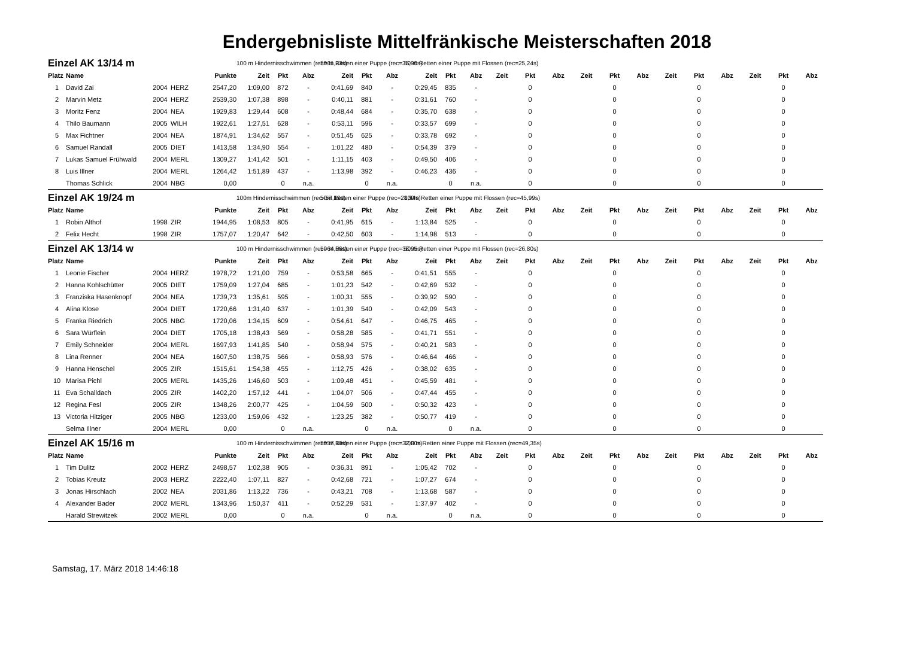Endergebnisliste Mittelfränkische Meisterschaften 2018
| Einzel AK 13/14 m | | | | | 100 m Hindernisschwimmen (rec=61,23s) | | | 50 m Retten einer Puppe (rec=35,90s) | | | 50 m Retten einer Puppe mit Flossen (rec=25,24s) | | | | | | | | | | | | | | |
| Platz | Name | | | Punkte | Zeit | Pkt | Abz | Zeit | Pkt | Abz | Zeit | Pkt | Abz | Zeit | Pkt | Abz | Zeit | Pkt | Abz | Zeit | Pkt | Abz | Zeit | Pkt | Abz |
| 1 | David Zai | 2004 | HERZ | 2547,20 | 1:09,00 | 872 | - | 0:41,69 | 840 | - | 0:29,45 | 835 | - | | 0 | | | 0 | | | 0 | | | 0 | |
| 2 | Marvin Metz | 2004 | HERZ | 2539,30 | 1:07,38 | 898 | - | 0:40,11 | 881 | - | 0:31,61 | 760 | - | | 0 | | | 0 | | | 0 | | | 0 | |
| 3 | Moritz Fenz | 2004 | NEA | 1929,83 | 1:29,44 | 608 | - | 0:48,44 | 684 | - | 0:35,70 | 638 | - | | 0 | | | 0 | | | 0 | | | 0 | |
| 4 | Thilo Baumann | 2005 | WILH | 1922,61 | 1:27,51 | 628 | - | 0:53,11 | 596 | - | 0:33,57 | 699 | - | | 0 | | | 0 | | | 0 | | | 0 | |
| 5 | Max Fichtner | 2004 | NEA | 1874,91 | 1:34,62 | 557 | - | 0:51,45 | 625 | - | 0:33,78 | 692 | - | | 0 | | | 0 | | | 0 | | | 0 | |
| 6 | Samuel Randall | 2005 | DIET | 1413,58 | 1:34,90 | 554 | - | 1:01,22 | 480 | - | 0:54,39 | 379 | - | | 0 | | | 0 | | | 0 | | | 0 | |
| 7 | Lukas Samuel Frühwald | 2004 | MERL | 1309,27 | 1:41,42 | 501 | - | 1:11,15 | 403 | - | 0:49,50 | 406 | - | | 0 | | | 0 | | | 0 | | | 0 | |
| 8 | Luis Illner | 2004 | MERL | 1264,42 | 1:51,89 | 437 | - | 1:13,98 | 392 | - | 0:46,23 | 436 | - | | 0 | | | 0 | | | 0 | | | 0 | |
| | Thomas Schlick | 2004 | NBG | 0,00 | | 0 | n.a. | | 0 | n.a. | | 0 | n.a. | | 0 | | | 0 | | | 0 | | | 0 | |
| Einzel AK 19/24 m | | | | | 100m Hindernisschwimmen (rec=57,10s) | | | 50m Retten einer Puppe (rec=28,94s) | | | 100m Retten einer Puppe mit Flossen (rec=45,99s) | | | | | | | | | | | | | | |
| Platz | Name | | | Punkte | Zeit | Pkt | Abz | Zeit | Pkt | Abz | Zeit | Pkt | Abz | Zeit | Pkt | Abz | Zeit | Pkt | Abz | Zeit | Pkt | Abz | Zeit | Pkt | Abz |
| 1 | Robin Althof | 1998 | ZIR | 1944,95 | 1:08,53 | 805 | - | 0:41,95 | 615 | - | 1:13,84 | 525 | - | | 0 | | | 0 | | | 0 | | | 0 | |
| 2 | Felix Hecht | 1998 | ZIR | 1757,07 | 1:20,47 | 642 | - | 0:42,50 | 603 | - | 1:14,98 | 513 | - | | 0 | | | 0 | | | 0 | | | 0 | |
| Einzel AK 13/14 w | | | | | 100 m Hindernisschwimmen (rec=64,56s) | | | 50 m Retten einer Puppe (rec=38,95s) | | | 50 m Retten einer Puppe mit Flossen (rec=26,80s) | | | | | | | | | | | | | | |
| Platz | Name | | | Punkte | Zeit | Pkt | Abz | Zeit | Pkt | Abz | Zeit | Pkt | Abz | Zeit | Pkt | Abz | Zeit | Pkt | Abz | Zeit | Pkt | Abz | Zeit | Pkt | Abz |
| 1 | Leonie Fischer | 2004 | HERZ | 1978,72 | 1:21,00 | 759 | - | 0:53,58 | 665 | - | 0:41,51 | 555 | - | | 0 | | | 0 | | | 0 | | | 0 | |
| 2 | Hanna Kohlschütter | 2005 | DIET | 1759,09 | 1:27,04 | 685 | - | 1:01,23 | 542 | - | 0:42,69 | 532 | - | | 0 | | | 0 | | | 0 | | | 0 | |
| 3 | Franziska Hasenknopf | 2004 | NEA | 1739,73 | 1:35,61 | 595 | - | 1:00,31 | 555 | - | 0:39,92 | 590 | - | | 0 | | | 0 | | | 0 | | | 0 | |
| 4 | Alina Klose | 2004 | DIET | 1720,66 | 1:31,40 | 637 | - | 1:01,39 | 540 | - | 0:42,09 | 543 | - | | 0 | | | 0 | | | 0 | | | 0 | |
| 5 | Franka Riedrich | 2005 | NBG | 1720,06 | 1:34,15 | 609 | - | 0:54,61 | 647 | - | 0:46,75 | 465 | - | | 0 | | | 0 | | | 0 | | | 0 | |
| 6 | Sara Würflein | 2004 | DIET | 1705,18 | 1:38,43 | 569 | - | 0:58,28 | 585 | - | 0:41,71 | 551 | - | | 0 | | | 0 | | | 0 | | | 0 | |
| 7 | Emily Schneider | 2004 | MERL | 1697,93 | 1:41,85 | 540 | - | 0:58,94 | 575 | - | 0:40,21 | 583 | - | | 0 | | | 0 | | | 0 | | | 0 | |
| 8 | Lina Renner | 2004 | NEA | 1607,50 | 1:38,75 | 566 | - | 0:58,93 | 576 | - | 0:46,64 | 466 | - | | 0 | | | 0 | | | 0 | | | 0 | |
| 9 | Hanna Henschel | 2005 | ZIR | 1515,61 | 1:54,38 | 455 | - | 1:12,75 | 426 | - | 0:38,02 | 635 | - | | 0 | | | 0 | | | 0 | | | 0 | |
| 10 | Marisa Pichl | 2005 | MERL | 1435,26 | 1:46,60 | 503 | - | 1:09,48 | 451 | - | 0:45,59 | 481 | - | | 0 | | | 0 | | | 0 | | | 0 | |
| 11 | Eva Schalldach | 2005 | ZIR | 1402,20 | 1:57,12 | 441 | - | 1:04,07 | 506 | - | 0:47,44 | 455 | - | | 0 | | | 0 | | | 0 | | | 0 | |
| 12 | Regina Fesl | 2005 | ZIR | 1348,26 | 2:00,77 | 425 | - | 1:04,59 | 500 | - | 0:50,32 | 423 | - | | 0 | | | 0 | | | 0 | | | 0 | |
| 13 | Victoria Hitziger | 2005 | NBG | 1233,00 | 1:59,06 | 432 | - | 1:23,25 | 382 | - | 0:50,77 | 419 | - | | 0 | | | 0 | | | 0 | | | 0 | |
| | Selma Illner | 2004 | MERL | 0,00 | | 0 | n.a. | | 0 | n.a. | | 0 | n.a. | | 0 | | | 0 | | | 0 | | | 0 | |
| Einzel AK 15/16 m | | | | | 100 m Hindernisschwimmen (rec=57,10s) | | | 50 m Retten einer Puppe (rec=32,80s) | | | 100 m Retten einer Puppe mit Flossen (rec=49,35s) | | | | | | | | | | | | | | |
| Platz | Name | | | Punkte | Zeit | Pkt | Abz | Zeit | Pkt | Abz | Zeit | Pkt | Abz | Zeit | Pkt | Abz | Zeit | Pkt | Abz | Zeit | Pkt | Abz | Zeit | Pkt | Abz |
| 1 | Tim Dulitz | 2002 | HERZ | 2498,57 | 1:02,38 | 905 | - | 0:36,31 | 891 | - | 1:05,42 | 702 | - | | 0 | | | 0 | | | 0 | | | 0 | |
| 2 | Tobias Kreutz | 2003 | HERZ | 2222,40 | 1:07,11 | 827 | - | 0:42,68 | 721 | - | 1:07,27 | 674 | - | | 0 | | | 0 | | | 0 | | | 0 | |
| 3 | Jonas Hirschlach | 2002 | NEA | 2031,86 | 1:13,22 | 736 | - | 0:43,21 | 708 | - | 1:13,68 | 587 | - | | 0 | | | 0 | | | 0 | | | 0 | |
| 4 | Alexander Bader | 2002 | MERL | 1343,96 | 1:50,37 | 411 | - | 0:52,29 | 531 | - | 1:37,97 | 402 | - | | 0 | | | 0 | | | 0 | | | 0 | |
| | Harald Strewitzek | 2002 | MERL | 0,00 | | 0 | n.a. | | 0 | n.a. | | 0 | n.a. | | 0 | | | 0 | | | 0 | | | 0 | |
Samstag, 17. März 2018 14:46:18